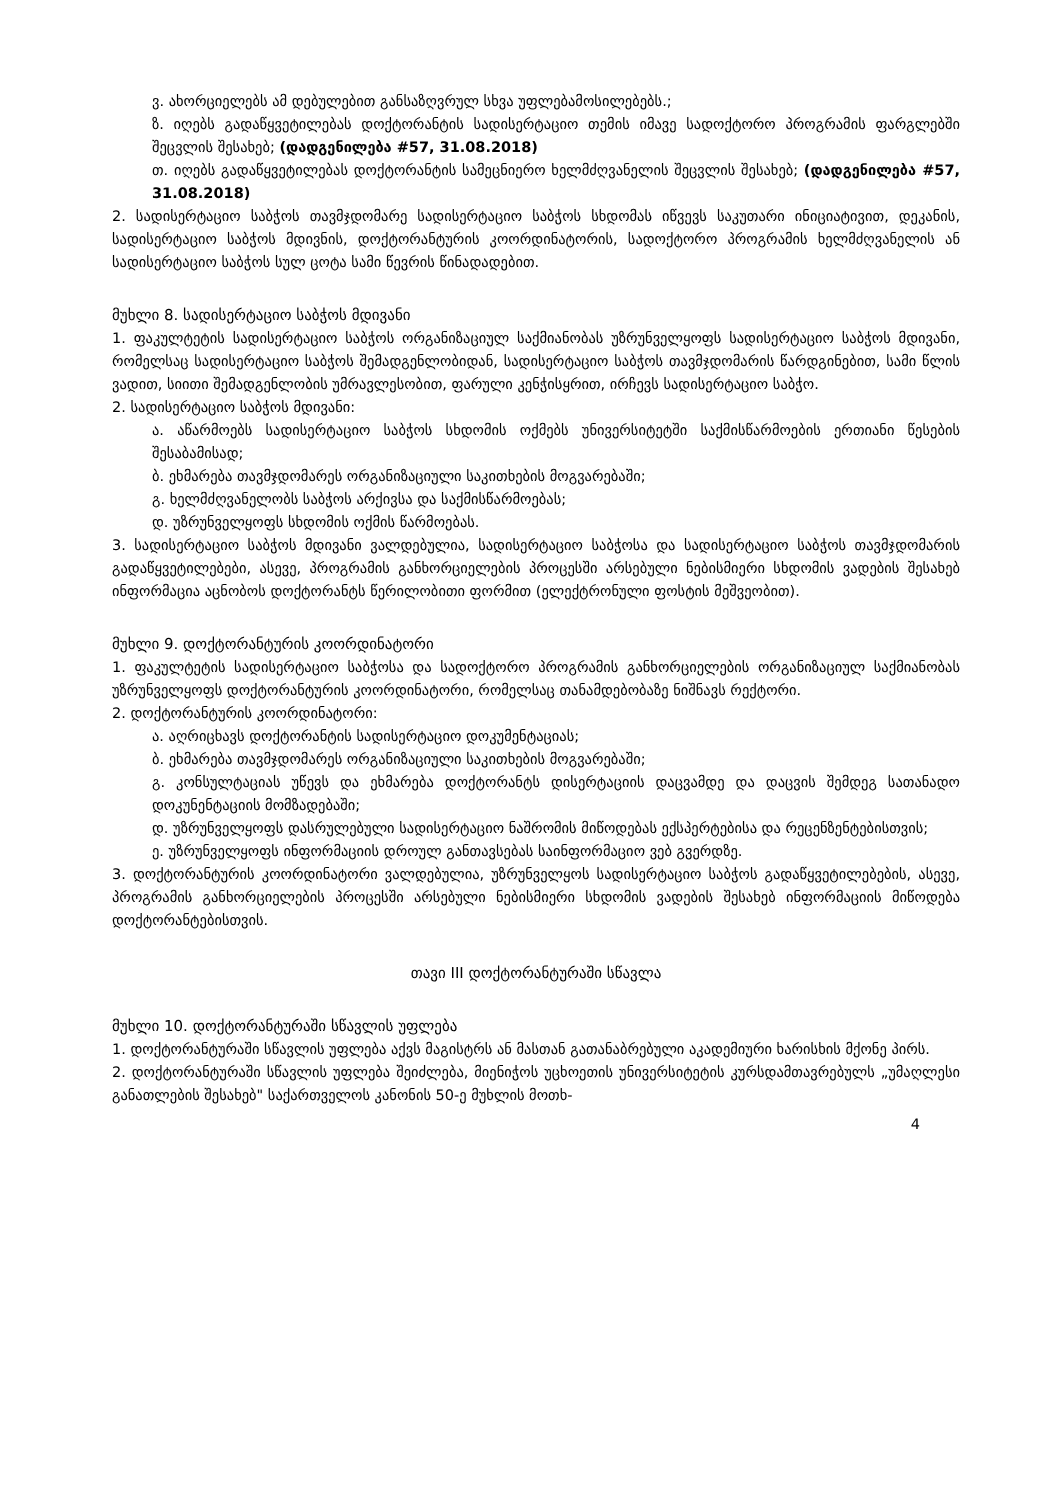ვ. ახორციელებს ამ დებულებით განსაზღვრულ სხვა უფლებამოსილებებს.;
ზ. იღებს გადაწყვეტილებას დოქტორანტის სადისერტაციო თემის იმავე სადოქტორო პროგრამის ფარგლებში შეცვლის შესახებ; (დადგენილება #57, 31.08.2018)
თ. იღებს გადაწყვეტილებას დოქტორანტის სამეცნიერო ხელმძღვანელის შეცვლის შესახებ; (დადგენილება #57, 31.08.2018)
2. სადისერტაციო საბჭოს თავმჯდომარე სადისერტაციო საბჭოს სხდომას იწვევს საკუთარი ინიციატივით, დეკანის, სადისერტაციო საბჭოს მდივნის, დოქტორანტურის კოორდინატორის, სადოქტორო პროგრამის ხელმძღვანელის ან სადისერტაციო საბჭოს სულ ცოტა სამი წევრის წინადადებით.
მუხლი 8. სადისერტაციო საბჭოს მდივანი
1. ფაკულტეტის სადისერტაციო საბჭოს ორგანიზაციულ საქმიანობას უზრუნველყოფს სადისერტაციო საბჭოს მდივანი, რომელსაც სადისერტაციო საბჭოს შემადგენლობიდან, სადისერტაციო საბჭოს თავმჯდომარის წარდგინებით, სამი წლის ვადით, სიითი შემადგენლობის უმრავლესობით, ფარული კენჭისყრით, ირჩევს სადისერტაციო საბჭო.
2. სადისერტაციო საბჭოს მდივანი:
ა. აწარმოებს სადისერტაციო საბჭოს სხდომის ოქმებს უნივერსიტეტში საქმისწარმოების ერთიანი წესების შესაბამისად;
ბ. ეხმარება თავმჯდომარეს ორგანიზაციული საკითხების მოგვარებაში;
გ. ხელმძღვანელობს საბჭოს არქივსა და საქმისწარმოებას;
დ. უზრუნველყოფს სხდომის ოქმის წარმოებას.
3. სადისერტაციო საბჭოს მდივანი ვალდებულია, სადისერტაციო საბჭოსა და სადისერტაციო საბჭოს თავმჯდომარის გადაწყვეტილებები, ასევე, პროგრამის განხორციელების პროცესში არსებული ნებისმიერი სხდომის ვადების შესახებ ინფორმაცია აცნობოს დოქტორანტს წერილობითი ფორმით (ელექტრონული ფოსტის მეშვეობით).
მუხლი 9. დოქტორანტურის კოორდინატორი
1. ფაკულტეტის სადისერტაციო საბჭოსა და სადოქტორო პროგრამის განხორციელების ორგანიზაციულ საქმიანობას უზრუნველყოფს დოქტორანტურის კოორდინატორი, რომელსაც თანამდებობაზე ნიშნავს რექტორი.
2. დოქტორანტურის კოორდინატორი:
ა. აღრიცხავს დოქტორანტის სადისერტაციო დოკუმენტაციას;
ბ. ეხმარება თავმჯდომარეს ორგანიზაციული საკითხების მოგვარებაში;
გ. კონსულტაციას უწევს და ეხმარება დოქტორანტს დისერტაციის დაცვამდე და დაცვის შემდეგ სათანადო დოკუნენტაციის მომზადებაში;
დ. უზრუნველყოფს დასრულებული სადისერტაციო ნაშრომის მიწოდებას ექსპერტებისა და რეცენზენტებისთვის;
ე. უზრუნველყოფს ინფორმაციის დროულ განთავსებას საინფორმაციო ვებ გვერდზე.
3. დოქტორანტურის კოორდინატორი ვალდებულია, უზრუნველყოს სადისერტაციო საბჭოს გადაწყვეტილებების, ასევე, პროგრამის განხორციელების პროცესში არსებული ნებისმიერი სხდომის ვადების შესახებ ინფორმაციის მიწოდება დოქტორანტებისთვის.
თავი III დოქტორანტურაში სწავლა
მუხლი 10. დოქტორანტურაში სწავლის უფლება
1. დოქტორანტურაში სწავლის უფლება აქვს მაგისტრს ან მასთან გათანაბრებული აკადემიური ხარისხის მქონე პირს.
2. დოქტორანტურაში სწავლის უფლება შეიძლება, მიენიჭოს უცხოეთის უნივერსიტეტის კურსდამთავრებულს „უმაღლესი განათლების შესახებ" საქართველოს კანონის 50-ე მუხლის მოთხ-
4